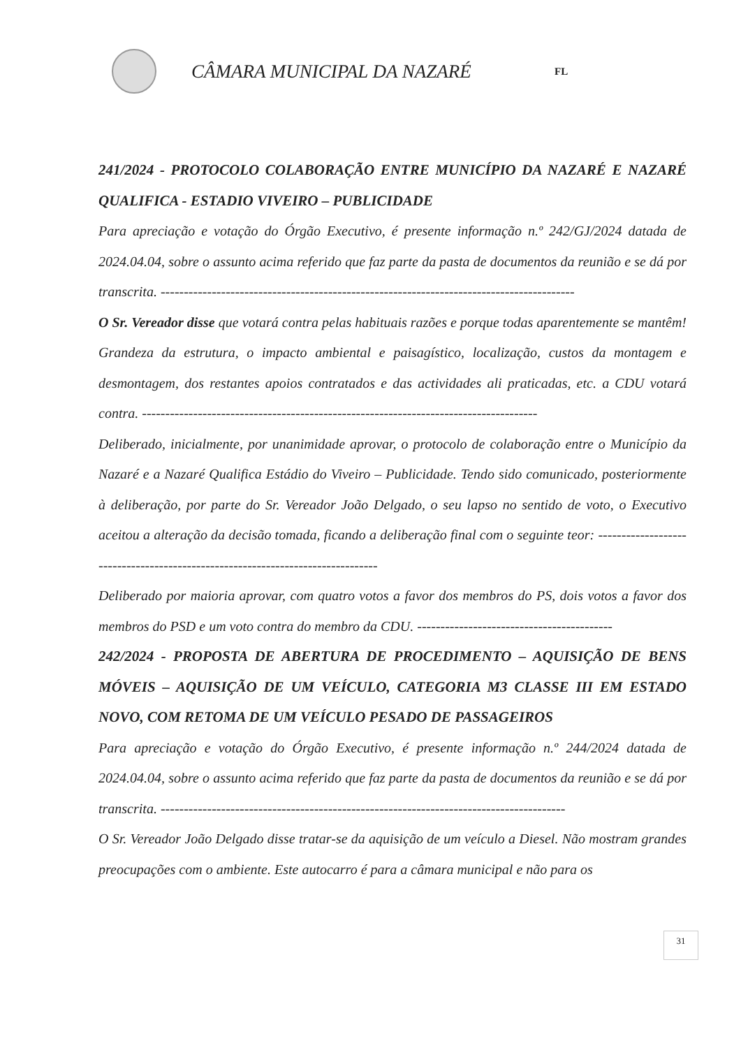CÂMARA MUNICIPAL DA NAZARÉ
FL
241/2024 - PROTOCOLO COLABORAÇÃO ENTRE MUNICÍPIO DA NAZARÉ E NAZARÉ QUALIFICA - ESTADIO VIVEIRO – PUBLICIDADE
Para apreciação e votação do Órgão Executivo, é presente informação n.º 242/GJ/2024 datada de 2024.04.04, sobre o assunto acima referido que faz parte da pasta de documentos da reunião e se dá por transcrita. -----------------------------------------------------------------------------------------
O Sr. Vereador disse que votará contra pelas habituais razões e porque todas aparentemente se mantêm! Grandeza da estrutura, o impacto ambiental e paisagístico, localização, custos da montagem e desmontagem, dos restantes apoios contratados e das actividades ali praticadas, etc. a CDU votará contra. -------------------------------------------------------------------------------------
Deliberado, inicialmente, por unanimidade aprovar, o protocolo de colaboração entre o Município da Nazaré e a Nazaré Qualifica Estádio do Viveiro – Publicidade. Tendo sido comunicado, posteriormente à deliberação, por parte do Sr. Vereador João Delgado, o seu lapso no sentido de voto, o Executivo aceitou a alteração da decisão tomada, ficando a deliberação final com o seguinte teor: -------------------------------------------------------------------------------
Deliberado por maioria aprovar, com quatro votos a favor dos membros do PS, dois votos a favor dos membros do PSD e um voto contra do membro da CDU. ------------------------------------------
242/2024 - PROPOSTA DE ABERTURA DE PROCEDIMENTO – AQUISIÇÃO DE BENS MÓVEIS – AQUISIÇÃO DE UM VEÍCULO, CATEGORIA M3 CLASSE III EM ESTADO NOVO, COM RETOMA DE UM VEÍCULO PESADO DE PASSAGEIROS
Para apreciação e votação do Órgão Executivo, é presente informação n.º 244/2024 datada de 2024.04.04, sobre o assunto acima referido que faz parte da pasta de documentos da reunião e se dá por transcrita. ---------------------------------------------------------------------------------------
O Sr. Vereador João Delgado disse tratar-se da aquisição de um veículo a Diesel. Não mostram grandes preocupações com o ambiente. Este autocarro é para a câmara municipal e não para os
31